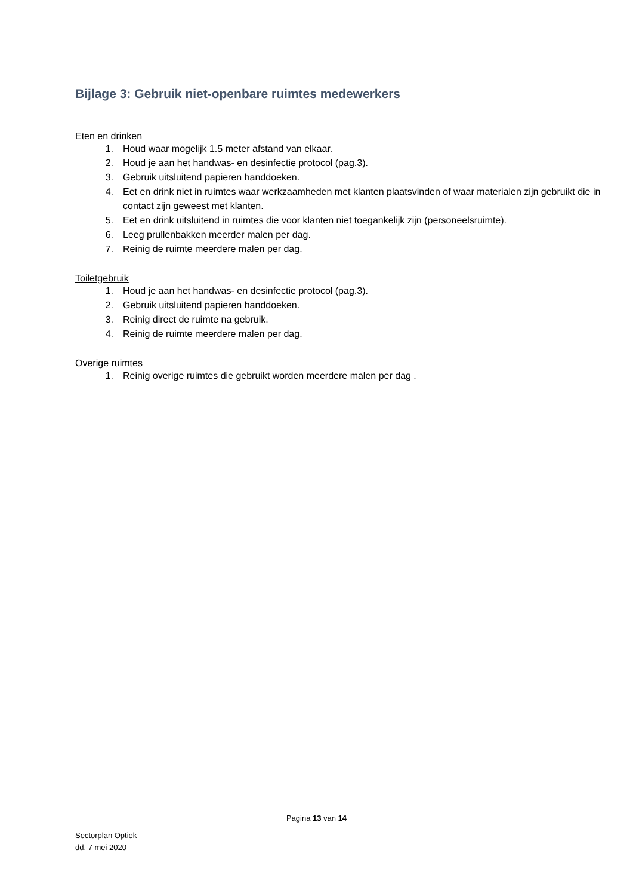Bijlage 3: Gebruik niet-openbare ruimtes medewerkers
Eten en drinken
1. Houd waar mogelijk 1.5 meter afstand van elkaar.
2. Houd je aan het handwas- en desinfectie protocol (pag.3).
3. Gebruik uitsluitend papieren handdoeken.
4. Eet en drink niet in ruimtes waar werkzaamheden met klanten plaatsvinden of waar materialen zijn gebruikt die in contact zijn geweest met klanten.
5. Eet en drink uitsluitend in ruimtes die voor klanten niet toegankelijk zijn (personeelsruimte).
6. Leeg prullenbakken meerder malen per dag.
7. Reinig de ruimte meerdere malen per dag.
Toiletgebruik
1. Houd je aan het handwas- en desinfectie protocol (pag.3).
2. Gebruik uitsluitend papieren handdoeken.
3. Reinig direct de ruimte na gebruik.
4. Reinig de ruimte meerdere malen per dag.
Overige ruimtes
1. Reinig overige ruimtes die gebruikt worden meerdere malen per dag .
Pagina 13 van 14
Sectorplan Optiek
dd. 7 mei 2020